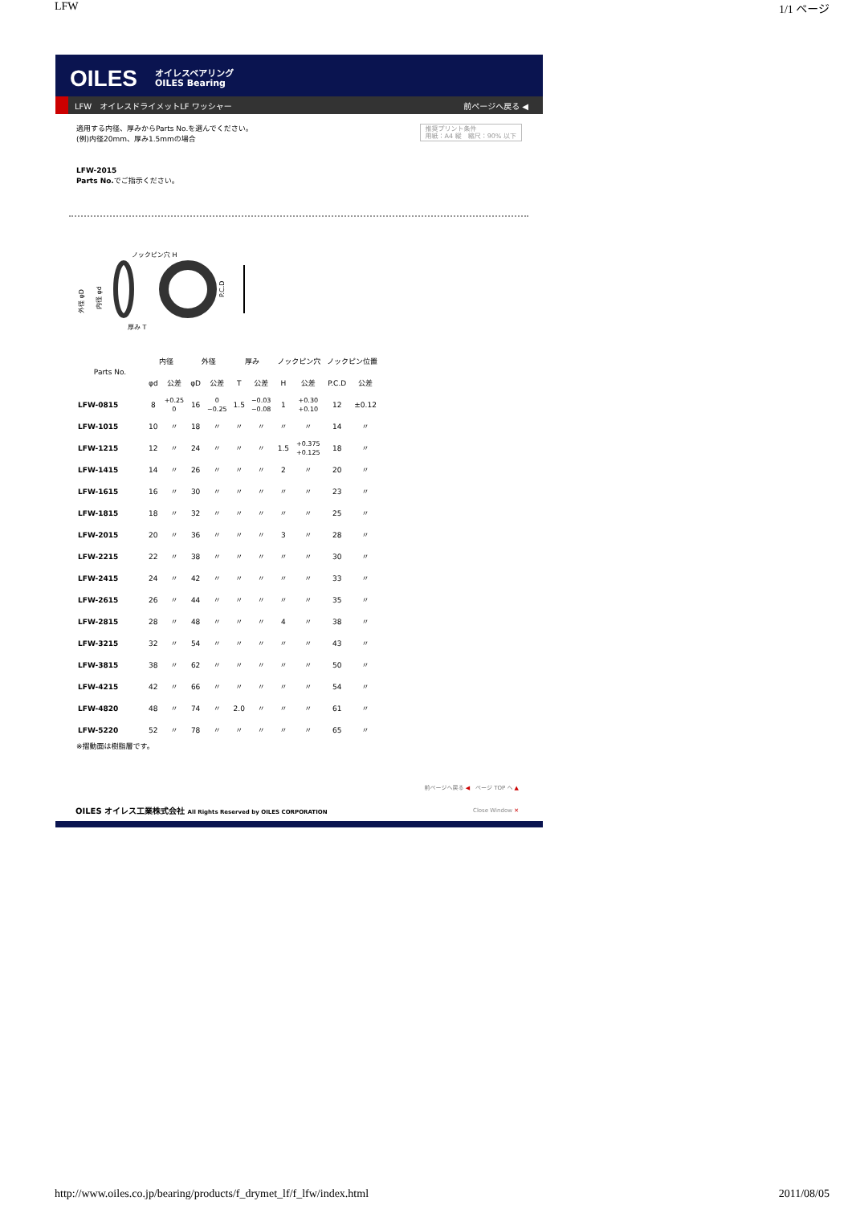LFW 1/1 ページ
OILES オイレスベアリング
OILES Bearing
LFW　オイレスドライメットLF ワッシャー 前ページへ戻る ◀
推奨プリント条件
用紙：A4 縦　縮尺：90% 以下
適用する内径、厚みからParts No.を選んでください。
(例)内径20mm、厚み1.5mmの場合
LFW-2015
Parts No. でご指示ください。
ノックピン穴 H
外径 φD
内径 φd
P.C.D
厚み T
| Parts No. | 内径 | | 外径 | | 厚み | | ノックピン穴 | | ノックピン位置 | |
| --- | --- | --- | --- | --- | --- | --- | --- | --- | --- | --- |
| | φd | 公差 | φD | 公差 | T | 公差 | H | 公差 | P.C.D | 公差 |
| LFW-0815 | 8 | +0.25 0 | 16 | 0 −0.25 | 1.5 | −0.03 −0.08 | 1 | +0.30 +0.10 | 12 | ±0.12 |
| LFW-1015 | 10 | 〃 | 18 | 〃 | 〃 | 〃 | 〃 | 〃 | 14 | 〃 |
| LFW-1215 | 12 | 〃 | 24 | 〃 | 〃 | 〃 | 1.5 | +0.375 +0.125 | 18 | 〃 |
| LFW-1415 | 14 | 〃 | 26 | 〃 | 〃 | 〃 | 2 | 〃 | 20 | 〃 |
| LFW-1615 | 16 | 〃 | 30 | 〃 | 〃 | 〃 | 〃 | 〃 | 23 | 〃 |
| LFW-1815 | 18 | 〃 | 32 | 〃 | 〃 | 〃 | 〃 | 〃 | 25 | 〃 |
| LFW-2015 | 20 | 〃 | 36 | 〃 | 〃 | 〃 | 3 | 〃 | 28 | 〃 |
| LFW-2215 | 22 | 〃 | 38 | 〃 | 〃 | 〃 | 〃 | 〃 | 30 | 〃 |
| LFW-2415 | 24 | 〃 | 42 | 〃 | 〃 | 〃 | 〃 | 〃 | 33 | 〃 |
| LFW-2615 | 26 | 〃 | 44 | 〃 | 〃 | 〃 | 〃 | 〃 | 35 | 〃 |
| LFW-2815 | 28 | 〃 | 48 | 〃 | 〃 | 〃 | 4 | 〃 | 38 | 〃 |
| LFW-3215 | 32 | 〃 | 54 | 〃 | 〃 | 〃 | 〃 | 〃 | 43 | 〃 |
| LFW-3815 | 38 | 〃 | 62 | 〃 | 〃 | 〃 | 〃 | 〃 | 50 | 〃 |
| LFW-4215 | 42 | 〃 | 66 | 〃 | 〃 | 〃 | 〃 | 〃 | 54 | 〃 |
| LFW-4820 | 48 | 〃 | 74 | 〃 | 2.0 | 〃 | 〃 | 〃 | 61 | 〃 |
| LFW-5220 | 52 | 〃 | 78 | 〃 | 〃 | 〃 | 〃 | 〃 | 65 | 〃 |
※摺動面は樹脂層です。
前ページへ戻る ◀　ページ TOP へ ▲
OILES オイレス工業株式会社 All Rights Reserved by OILES CORPORATION Close Window ✕
http://www.oiles.co.jp/bearing/products/f_drymet_lf/f_lfw/index.html 2011/08/05